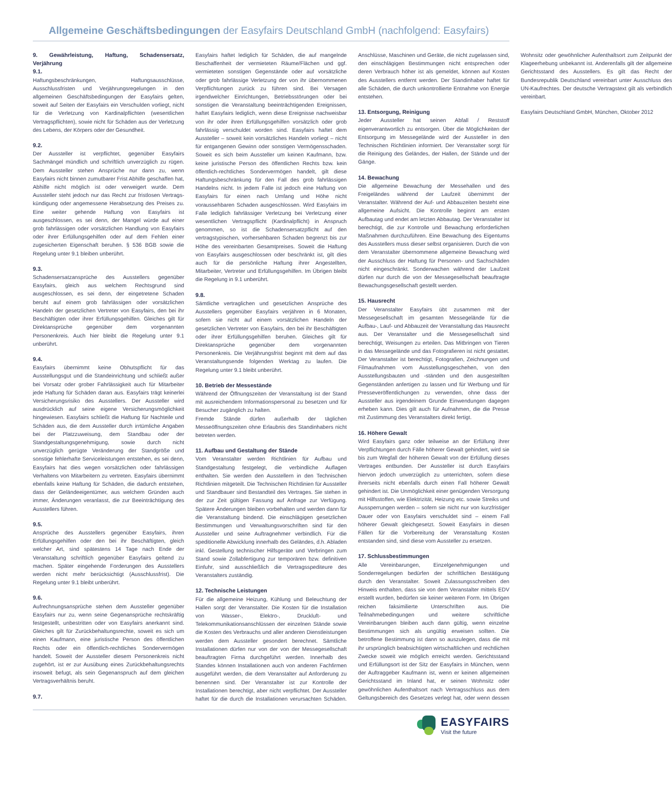Allgemeine Geschäftsbedingungen der Easyfairs Deutschland GmbH (nachfolgend: Easyfairs)
9. Gewährleistung, Haftung, Schadensersatz, Verjährung
9.1.
Haftungsbeschränkungen, Haftungsausschlüsse, Ausschlussfristen und Verjährungsregelungen in den allgemeinen Geschäftsbedingungen der Easyfairs gelten, soweit auf Seiten der Easyfairs ein Verschulden vorliegt, nicht für die Verletzung von Kardinalpflichten (wesentlichen Vertragspflichten), sowie nicht für Schäden aus der Verletzung des Lebens, der Körpers oder der Gesundheit.
9.2.
Der Aussteller ist verpflichtet, gegenüber Easyfairs Sachmängel mündlich und schriftlich unverzüglich zu rügen. Dem Aussteller stehen Ansprüche nur dann zu, wenn Easyfairs nicht binnen zumutbarer Frist Abhilfe geschaffen hat, Abhilfe nicht möglich ist oder verweigert wurde. Dem Aussteller steht jedoch nur das Recht zur fristlosen Vertrags-kündigung oder angemessene Herabsetzung des Preises zu. Eine weiter gehende Haftung von Easyfairs ist ausgeschlossen, es sei denn, der Mangel würde auf einer grob fahrlässigen oder vorsätzlichen Handlung von Easyfairs oder ihrer Erfüllungsgehilfen oder auf dem Fehlen einer zugesicherten Eigenschaft beruhen. § 536 BGB sowie die Regelung unter 9.1 bleiben unberührt.
9.3.
Schadensersatzansprüche des Ausstellers gegenüber Easyfairs, gleich aus welchem Rechtsgrund sind ausgeschlossen, es sei denn, der eingetretene Schaden beruht auf einem grob fahrlässigen oder vorsätzlichen Handeln der gesetzlichen Vertreter von Easyfairs, den bei ihr Beschäftigten oder ihrer Erfüllungsgehilfen. Gleiches gilt für Direktansprüche gegenüber dem vorgenannten Personenkreis. Auch hier bleibt die Regelung unter 9.1 unberührt.
9.4.
Easyfairs übernimmt keine Obhutspflicht für das Ausstellungsgut und die Standeinrichtung und schließt außer bei Vorsatz oder grober Fahrlässigkeit auch für Mitarbeiter jede Haftung für Schäden daran aus. Easyfairs trägt keinerlei Versicherungsrisiko des Ausstellers. Der Aussteller wird ausdrücklich auf seine eigene Versicherungsmöglichkeit hingewiesen. Easyfairs schließt die Haftung für Nachteile und Schäden aus, die dem Aussteller durch irrtümliche Angaben bei der Platzzuweisung, dem Standbau oder der Standgestaltungsgenehmigung, sowie durch nicht unverzüglich gerügte Veränderung der Standgröße und sonstige fehlerhafte Serviceleistungen entstehen, es sei denn, Easyfairs hat dies wegen vorsätzlichen oder fahrlässigen Verhaltens von Mitarbeitern zu vertreten. Easyfairs übernimmt ebenfalls keine Haftung für Schäden, die dadurch entstehen, dass der Geländeeigentümer, aus welchem Gründen auch immer, Änderungen veranlasst, die zur Beeinträchtigung des Ausstellers führen.
9.5.
Ansprüche des Ausstellers gegenüber Easyfairs, ihren Erfüllungsgehilfen oder den bei ihr Beschäftigten, gleich welcher Art, sind spätestens 14 Tage nach Ende der Veranstaltung schriftlich gegenüber Easyfairs geltend zu machen. Später eingehende Forderungen des Ausstellers werden nicht mehr berücksichtigt (Ausschlussfrist). Die Regelung unter 9.1 bleibt unberührt.
9.6.
Aufrechnungsansprüche stehen dem Aussteller gegenüber Easyfairs nur zu, wenn seine Gegenansprüche rechtskräftig festgestellt, unbestritten oder von Easyfairs anerkannt sind. Gleiches gilt für Zurückbehaltungsrechte, soweit es sich um einen Kaufmann, eine juristische Person des öffentlichen Rechts oder ein öffentlich-rechtliches Sondervermögen handelt. Soweit der Aussteller diesem Personenkreis nicht zugehört, ist er zur Ausübung eines Zurückbehaltungsrechts insoweit befugt, als sein Gegenanspruch auf dem gleichen Vertragsverhältnis beruht.
9.7.
Easyfairs haftet lediglich für Schäden, die auf mangelnde Beschaffenheit der vermieteten Räume/Flächen und ggf. vermieteten sonstigen Gegenstände oder auf vorsätzliche oder grob fahrlässige Verletzung der von ihr übernommenen Verpflichtungen zurück zu führen sind. Bei Versagen irgendwelcher Einrichtungen, Betriebsstörungen oder bei sonstigen die Veranstaltung beeinträchtigenden Ereignissen, haftet Easyfairs lediglich, wenn diese Ereignisse nachweisbar von ihr oder ihren Erfüllungsgehilfen vorsätzlich oder grob fahrlässig verschuldet worden sind. Easyfairs haftet dem Aussteller – soweit kein vorsätzliches Handeln vorliegt – nicht für entgangenen Gewinn oder sonstigen Vermögensschaden. Soweit es sich beim Aussteller um keinen Kaufmann, bzw. keine juristische Person des öffentlichen Rechts bzw. kein öffentlich-rechtliches Sondervermögen handelt, gilt diese Haftungsbeschränkung für den Fall des grob fahrlässigen Handelns nicht. In jedem Falle ist jedoch eine Haftung von Easyfairs für einen nach Umfang und Höhe nicht voraussehbaren Schaden ausgeschlossen. Wird Easyfairs im Falle lediglich fahrlässiger Verletzung bei Verletzung einer wesentlichen Vertragspflicht (Kardinalpflicht) in Anspruch genommen, so ist die Schadensersatzpflicht auf den vertragstypischen, vorhersehbaren Schaden begrenzt bis zur Höhe des vereinbarten Gesamtpreises. Soweit die Haftung von Easyfairs ausgeschlossen oder beschränkt ist, gilt dies auch für die persönliche Haftung ihrer Angestellten, Mitarbeiter, Vertreter und Erfüllungsgehilfen. Im Übrigen bleibt die Regelung in 9.1 unberührt.
9.8.
Sämtliche vertraglichen und gesetzlichen Ansprüche des Ausstellers gegenüber Easyfairs verjähren in 6 Monaten, sofern sie nicht auf einem vorsätzlichen Handeln der gesetzlichen Vertreter von Easyfairs, den bei ihr Beschäftigten oder ihrer Erfüllungsgehilfen beruhen. Gleiches gilt für Direktansprüche gegenüber dem vorgenannten Personenkreis. Die Verjährungsfrist beginnt mit dem auf das Veranstaltungsende folgenden Werktag zu laufen. Die Regelung unter 9.1 bleibt unberührt.
10. Betrieb der Messestände
Während der Öffnungszeiten der Veranstaltung ist der Stand mit ausreichendem Informationspersonal zu besetzen und für Besucher zugänglich zu halten.
Fremde Stände dürfen außerhalb der täglichen Messeöffnungszeiten ohne Erlaubnis des Standinhabers nicht betreten werden.
11. Aufbau und Gestaltung der Stände
Vom Veranstalter werden Richtlinien für Aufbau und Standgestaltung festgelegt, die verbindliche Auflagen enthalten. Sie werden den Ausstellern in den Technischen Richtlinien mitgeteilt. Die Technischen Richtlinien für Aussteller und Standbauer sind Bestandteil des Vertrages. Sie stehen in der zur Zeit gültigen Fassung auf Anfrage zur Verfügung. Spätere Änderungen bleiben vorbehalten und werden dann für die Veranstaltung bindend. Die einschlägigen gesetzlichen Bestimmungen und Verwaltungsvorschriften sind für den Aussteller und seine Auftragnehmer verbindlich. Für die speditionelle Abwicklung innerhalb des Geländes, d.h. Abladen inkl. Gestellung technischer Hilfsgeräte und Verbringen zum Stand sowie Zollabfertigung zur temporären bzw. definitiven Einfuhr, sind ausschließlich die Vertragsspediteure des Veranstalters zuständig.
12. Technische Leistungen
Für die allgemeine Heizung, Kühlung und Beleuchtung der Hallen sorgt der Veranstalter. Die Kosten für die Installation von Wasser-, Elektro-, Druckluft- und Telekommunikationsanschlüssen der einzelnen Stände sowie die Kosten des Verbrauchs und aller anderen Dienstleistungen werden dem Aussteller gesondert berechnet. Sämtliche Installationen dürfen nur von der von der Messegesellschaft beauftragten Firma durchgeführt werden. Innerhalb des Standes können Installationen auch von anderen Fachfirmen ausgeführt werden, die dem Veranstalter auf Anforderung zu benennen sind. Der Veranstalter ist zur Kontrolle der Installationen berechtigt, aber nicht verpflichtet. Der Aussteller haftet für die durch die Installationen verursachten Schäden. Anschlüsse, Maschinen und Geräte, die nicht zugelassen sind, den einschlägigen Bestimmungen nicht entsprechen oder deren Verbrauch höher ist als gemeldet, können auf Kosten des Ausstellers entfernt werden. Der Standinhaber haftet für alle Schäden, die durch unkontrollierte Entnahme von Energie entstehen.
13. Entsorgung, Reinigung
Jeder Aussteller hat seinen Abfall / Reststoff eigenverantwortlich zu entsorgen. Über die Möglichkeiten der Entsorgung im Messegelände wird der Aussteller in den Technischen Richtlinien informiert. Der Veranstalter sorgt für die Reinigung des Geländes, der Hallen, der Stände und der Gänge.
14. Bewachung
Die allgemeine Bewachung der Messehallen und des Freigeländes während der Laufzeit übernimmt der Veranstalter. Während der Auf- und Abbauzeiten besteht eine allgemeine Aufsicht. Die Kontrolle beginnt am ersten Aufbautag und endet am letzten Abbautag. Der Veranstalter ist berechtigt, die zur Kontrolle und Bewachung erforderlichen Maßnahmen durchzuführen. Eine Bewachung des Eigentums des Ausstellers muss dieser selbst organisieren. Durch die von dem Veranstalter übernommene allgemeine Bewachung wird der Ausschluss der Haftung für Personen- und Sachschäden nicht eingeschränkt. Sonderwachen während der Laufzeit dürfen nur durch die von der Messegesellschaft beauftragte Bewachungsgesellschaft gestellt werden.
15. Hausrecht
Der Veranstalter Easyfairs übt zusammen mit der Messegesellschaft im gesamten Messegelände für die Aufbau-, Lauf- und Abbauzeit der Veranstaltung das Hausrecht aus. Der Veranstalter und die Messegesellschaft sind berechtigt, Weisungen zu erteilen. Das Mitbringen von Tieren in das Messegelände und das Fotografieren ist nicht gestattet. Der Veranstalter ist berechtigt, Fotografien, Zeichnungen und Filmaufnahmen vom Ausstellungsgeschehen, von den Ausstellungsbauten und -ständen und den ausgestellten Gegenständen anfertigen zu lassen und für Werbung und für Presseveröffentlichungen zu verwenden, ohne dass der Aussteller aus irgendeinem Grunde Einwendungen dagegen erheben kann. Dies gilt auch für Aufnahmen, die die Presse mit Zustimmung des Veranstalters direkt fertigt.
16. Höhere Gewalt
Wird Easyfairs ganz oder teilweise an der Erfüllung ihrer Verpflichtungen durch Fälle höherer Gewalt gehindert, wird sie bis zum Wegfall der höheren Gewalt von der Erfüllung dieses Vertrages entbunden. Der Aussteller ist durch Easyfairs hiervon jedoch unverzüglich zu unterrichten, sofern diese ihrerseits nicht ebenfalls durch einen Fall höherer Gewalt gehindert ist. Die Unmöglichkeit einer genügenden Versorgung mit Hilfsstoffen, wie Elektrizität, Heizung etc. sowie Streiks und Aussperrungen werden – sofern sie nicht nur von kurzfristiger Dauer oder von Easyfairs verschuldet sind – einem Fall höherer Gewalt gleichgesetzt. Soweit Easyfairs in diesen Fällen für die Vorbereitung der Veranstaltung Kosten entstanden sind, sind diese vom Aussteller zu ersetzen.
17. Schlussbestimmungen
Alle Vereinbarungen, Einzelgenehmigungen und Sonderregelungen bedürfen der schriftlichen Bestätigung durch den Veranstalter. Soweit Zulassungsschreiben den Hinweis enthalten, dass sie von dem Veranstalter mittels EDV erstellt wurden, bedürfen sie keiner weiteren Form. Im Übrigen reichen faksimilierte Unterschriften aus. Die Teilnahmebedingungen und weitere schriftliche Vereinbarungen bleiben auch dann gültig, wenn einzelne Bestimmungen sich als ungültig erweisen sollten. Die betroffene Bestimmung ist dann so auszulegen, dass die mit ihr ursprünglich beabsichtigten wirtschaftlichen und rechtlichen Zwecke soweit wie möglich erreicht werden. Gerichtsstand und Erfüllungsort ist der Sitz der Easyfairs in München, wenn der Auftraggeber Kaufmann ist, wenn er keinen allgemeinen Gerichtsstand im Inland hat, er seinen Wohnsitz oder gewöhnlichen Aufenthaltsort nach Vertragsschluss aus dem Geltungsbereich des Gesetzes verlegt hat, oder wenn dessen Wohnsitz oder gewöhnlicher Aufenthaltsort zum Zeitpunkt der Klageerhebung unbekannt ist. Anderenfalls gilt der allgemeine Gerichtsstand des Ausstellers. Es gilt das Recht der Bundesrepublik Deutschland vereinbart unter Ausschluss des UN-Kaufrechtes. Der deutsche Vertragstext gilt als verbindlich vereinbart.
Easyfairs Deutschland GmbH, München, Oktober 2012
EASYFAIRS
Visit the future